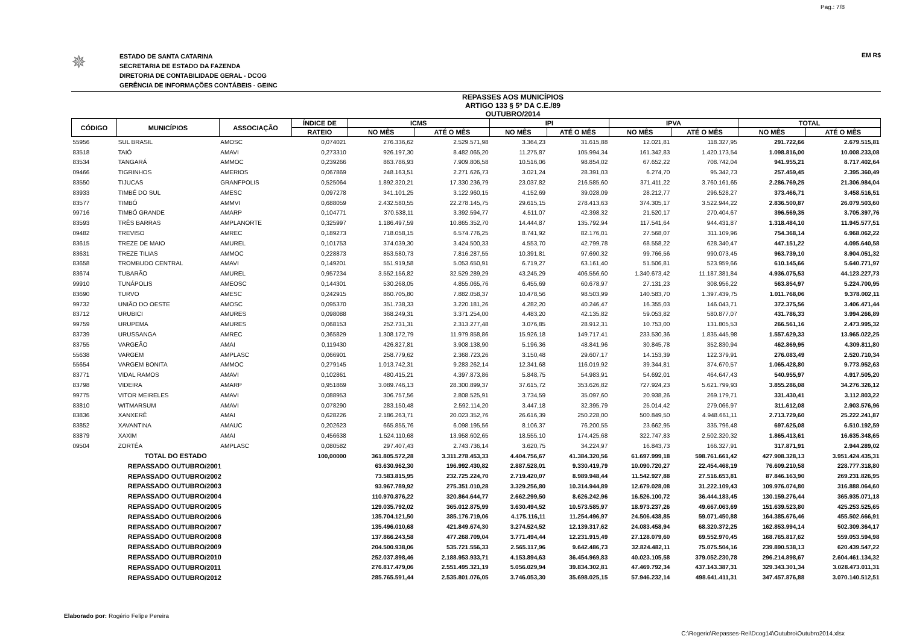Pag.: 7/8
✵
ESTADO DE SANTA CATARINA
SECRETARIA DE ESTADO DA FAZENDA
DIRETORIA DE CONTABILIDADE GERAL - DCOG
GERÊNCIA DE INFORMAÇÕES CONTÁBEIS - GEINC
EM R$
REPASSES AOS MUNICÍPIOS
ARTIGO 133 § 5º DA C.E./89
OUTUBRO/2014
| CÓDIGO | MUNICÍPIOS | ASSOCIAÇÃO | ÍNDICE DE | ICMS | | IPI | | IPVA | | TOTAL | |
| --- | --- | --- | --- | --- | --- | --- | --- | --- | --- | --- | --- |
| | | | RATEIO | NO MÊS | ATÉ O MÊS | NO MÊS | ATÉ O MÊS | NO MÊS | ATÉ O MÊS | NO MÊS | ATÉ O MÊS |
| 55956 | SUL BRASIL | AMOSC | 0,074021 | 276.336,62 | 2.529.571,98 | 3.364,23 | 31.615,88 | 12.021,81 | 118.327,95 | 291.722,66 | 2.679.515,81 |
| 83518 | TAIÓ | AMAVI | 0,273310 | 926.197,30 | 8.482.065,20 | 11.275,87 | 105.994,34 | 161.342,83 | 1.420.173,54 | 1.098.816,00 | 10.008.233,08 |
| 83534 | TANGARÁ | AMMOC | 0,239266 | 863.786,93 | 7.909.806,58 | 10.516,06 | 98.854,02 | 67.652,22 | 708.742,04 | 941.955,21 | 8.717.402,64 |
| 09466 | TIGRINHOS | AMERIOS | 0,067869 | 248.163,51 | 2.271.626,73 | 3.021,24 | 28.391,03 | 6.274,70 | 95.342,73 | 257.459,45 | 2.395.360,49 |
| 83550 | TIJUCAS | GRANFPOLIS | 0,525064 | 1.892.320,21 | 17.330.236,79 | 23.037,82 | 216.585,60 | 371.411,22 | 3.760.161,65 | 2.286.769,25 | 21.306.984,04 |
| 83933 | TIMBÉ DO SUL | AMESC | 0,097278 | 341.101,25 | 3.122.960,15 | 4.152,69 | 39.028,09 | 28.212,77 | 296.528,27 | 373.466,71 | 3.458.516,51 |
| 83577 | TIMBÓ | AMMVI | 0,688059 | 2.432.580,55 | 22.278.145,75 | 29.615,15 | 278.413,63 | 374.305,17 | 3.522.944,22 | 2.836.500,87 | 26.079.503,60 |
| 99716 | TIMBÓ GRANDE | AMARP | 0,104771 | 370.538,11 | 3.392.594,77 | 4.511,07 | 42.398,32 | 21.520,17 | 270.404,67 | 396.569,35 | 3.705.397,76 |
| 83593 | TRÊS BARRAS | AMPLANORTE | 0,325997 | 1.186.497,59 | 10.865.352,70 | 14.444,87 | 135.792,94 | 117.541,64 | 944.431,87 | 1.318.484,10 | 11.945.577,51 |
| 09482 | TREVISO | AMREC | 0,189273 | 718.058,15 | 6.574.776,25 | 8.741,92 | 82.176,01 | 27.568,07 | 311.109,96 | 754.368,14 | 6.968.062,22 |
| 83615 | TREZE DE MAIO | AMUREL | 0,101753 | 374.039,30 | 3.424.500,33 | 4.553,70 | 42.799,78 | 68.558,22 | 628.340,47 | 447.151,22 | 4.095.640,58 |
| 83631 | TREZE TILIAS | AMMOC | 0,228873 | 853.580,73 | 7.816.287,55 | 10.391,81 | 97.690,32 | 99.766,56 | 990.073,45 | 963.739,10 | 8.904.051,32 |
| 83658 | TROMBUDO CENTRAL | AMAVI | 0,149201 | 551.919,58 | 5.053.650,91 | 6.719,27 | 63.161,40 | 51.506,81 | 523.959,66 | 610.145,66 | 5.640.771,97 |
| 83674 | TUBARÃO | AMUREL | 0,957234 | 3.552.156,82 | 32.529.289,29 | 43.245,29 | 406.556,60 | 1.340.673,42 | 11.187.381,84 | 4.936.075,53 | 44.123.227,73 |
| 99910 | TUNÁPOLIS | AMEOSC | 0,144301 | 530.268,05 | 4.855.065,76 | 6.455,69 | 60.678,97 | 27.131,23 | 308.956,22 | 563.854,97 | 5.224.700,95 |
| 83690 | TURVO | AMESC | 0,242915 | 860.705,80 | 7.882.058,37 | 10.478,56 | 98.503,99 | 140.583,70 | 1.397.439,75 | 1.011.768,06 | 9.378.002,11 |
| 99732 | UNIÃO DO OESTE | AMOSC | 0,095370 | 351.738,33 | 3.220.181,26 | 4.282,20 | 40.246,47 | 16.355,03 | 146.043,71 | 372.375,56 | 3.406.471,44 |
| 83712 | URUBICI | AMURES | 0,098088 | 368.249,31 | 3.371.254,00 | 4.483,20 | 42.135,82 | 59.053,82 | 580.877,07 | 431.786,33 | 3.994.266,89 |
| 99759 | URUPEMA | AMURES | 0,068153 | 252.731,31 | 2.313.277,48 | 3.076,85 | 28.912,31 | 10.753,00 | 131.805,53 | 266.561,16 | 2.473.995,32 |
| 83739 | URUSSANGA | AMREC | 0,365829 | 1.308.172,79 | 11.979.858,86 | 15.926,18 | 149.717,41 | 233.530,36 | 1.835.445,98 | 1.557.629,33 | 13.965.022,25 |
| 83755 | VARGEÃO | AMAI | 0,119430 | 426.827,81 | 3.908.138,90 | 5.196,36 | 48.841,96 | 30.845,78 | 352.830,94 | 462.869,95 | 4.309.811,80 |
| 55638 | VARGEM | AMPLASC | 0,066901 | 258.779,62 | 2.368.723,26 | 3.150,48 | 29.607,17 | 14.153,39 | 122.379,91 | 276.083,49 | 2.520.710,34 |
| 55654 | VARGEM BONITA | AMMOC | 0,279145 | 1.013.742,31 | 9.283.262,14 | 12.341,68 | 116.019,92 | 39.344,81 | 374.670,57 | 1.065.428,80 | 9.773.952,63 |
| 83771 | VIDAL RAMOS | AMAVI | 0,102861 | 480.415,21 | 4.397.873,86 | 5.848,75 | 54.983,91 | 54.692,01 | 464.647,43 | 540.955,97 | 4.917.505,20 |
| 83798 | VIDEIRA | AMARP | 0,951869 | 3.089.746,13 | 28.300.899,37 | 37.615,72 | 353.626,82 | 727.924,23 | 5.621.799,93 | 3.855.286,08 | 34.276.326,12 |
| 99775 | VITOR MEIRELES | AMAVI | 0,088953 | 306.757,56 | 2.808.525,91 | 3.734,59 | 35.097,60 | 20.938,26 | 269.179,71 | 331.430,41 | 3.112.803,22 |
| 83810 | WITMARSUM | AMAVI | 0,078290 | 283.150,48 | 2.592.114,20 | 3.447,18 | 32.395,79 | 25.014,42 | 279.066,97 | 311.612,08 | 2.903.576,96 |
| 83836 | XANXERÊ | AMAI | 0,628226 | 2.186.263,71 | 20.023.352,76 | 26.616,39 | 250.228,00 | 500.849,50 | 4.948.661,11 | 2.713.729,60 | 25.222.241,87 |
| 83852 | XAVANTINA | AMAUC | 0,202623 | 665.855,76 | 6.098.195,56 | 8.106,37 | 76.200,55 | 23.662,95 | 335.796,48 | 697.625,08 | 6.510.192,59 |
| 83879 | XAXIM | AMAI | 0,456638 | 1.524.110,68 | 13.958.602,65 | 18.555,10 | 174.425,68 | 322.747,83 | 2.502.320,32 | 1.865.413,61 | 16.635.348,65 |
| 09504 | ZORTÉA | AMPLASC | 0,080582 | 297.407,43 | 2.743.736,14 | 3.620,75 | 34.224,97 | 16.843,73 | 166.327,91 | 317.871,91 | 2.944.289,02 |
| | TOTAL DO ESTADO | | 100,00000 | 361.805.572,28 | 3.311.278.453,33 | 4.404.756,67 | 41.384.320,56 | 61.697.999,18 | 598.761.661,42 | 427.908.328,13 | 3.951.424.435,31 |
| | REPASSADO OUTUBRO/2001 | | | 63.630.962,30 | 196.992.430,82 | 2.887.528,01 | 9.330.419,79 | 10.090.720,27 | 22.454.468,19 | 76.609.210,58 | 228.777.318,80 |
| | REPASSADO OUTUBRO/2002 | | | 73.583.815,95 | 232.725.224,70 | 2.719.420,07 | 8.989.948,44 | 11.542.927,88 | 27.516.653,81 | 87.846.163,90 | 269.231.826,95 |
| | REPASSADO OUTUBRO/2003 | | | 93.967.789,92 | 275.351.010,28 | 3.329.256,80 | 10.314.944,89 | 12.679.028,08 | 31.222.109,43 | 109.976.074,80 | 316.888.064,60 |
| | REPASSADO OUTUBRO/2004 | | | 110.970.876,22 | 320.864.644,77 | 2.662.299,50 | 8.626.242,96 | 16.526.100,72 | 36.444.183,45 | 130.159.276,44 | 365.935.071,18 |
| | REPASSADO OUTUBRO/2005 | | | 129.035.792,02 | 365.012.875,99 | 3.630.494,52 | 10.573.585,97 | 18.973.237,26 | 49.667.063,69 | 151.639.523,80 | 425.253.525,65 |
| | REPASSADO OUTUBRO/2006 | | | 135.704.121,50 | 385.176.719,06 | 4.175.116,11 | 11.254.496,97 | 24.506.438,85 | 59.071.450,88 | 164.385.676,46 | 455.502.666,91 |
| | REPASSADO OUTUBRO/2007 | | | 135.496.010,68 | 421.849.674,30 | 3.274.524,52 | 12.139.317,62 | 24.083.458,94 | 68.320.372,25 | 162.853.994,14 | 502.309.364,17 |
| | REPASSADO OUTUBRO/2008 | | | 137.866.243,58 | 477.268.709,04 | 3.771.494,44 | 12.231.915,49 | 27.128.079,60 | 69.552.970,45 | 168.765.817,62 | 559.053.594,98 |
| | REPASSADO OUTUBRO/2009 | | | 204.500.938,06 | 535.721.556,33 | 2.565.117,96 | 9.642.486,73 | 32.824.482,11 | 75.075.504,16 | 239.890.538,13 | 620.439.547,22 |
| | REPASSADO OUTUBRO/2010 | | | 252.037.898,46 | 2.188.953.933,71 | 4.153.894,63 | 36.454.969,83 | 40.023.105,58 | 379.052.230,78 | 296.214.898,67 | 2.604.461.134,32 |
| | REPASSADO OUTUBRO/2011 | | | 276.817.479,06 | 2.551.495.321,19 | 5.056.029,94 | 39.834.302,81 | 47.469.792,34 | 437.143.387,31 | 329.343.301,34 | 3.028.473.011,31 |
| | REPASSADO OUTUBRO/2012 | | | 285.765.591,44 | 2.535.801.076,05 | 3.746.053,30 | 35.698.025,15 | 57.946.232,14 | 498.641.411,31 | 347.457.876,88 | 3.070.140.512,51 |
Elaborado por: Rogério Felipe Pereira
C:\Rogerio\Repasses-Rei\Dcog14\Outubro\Outubro2014.xlsx